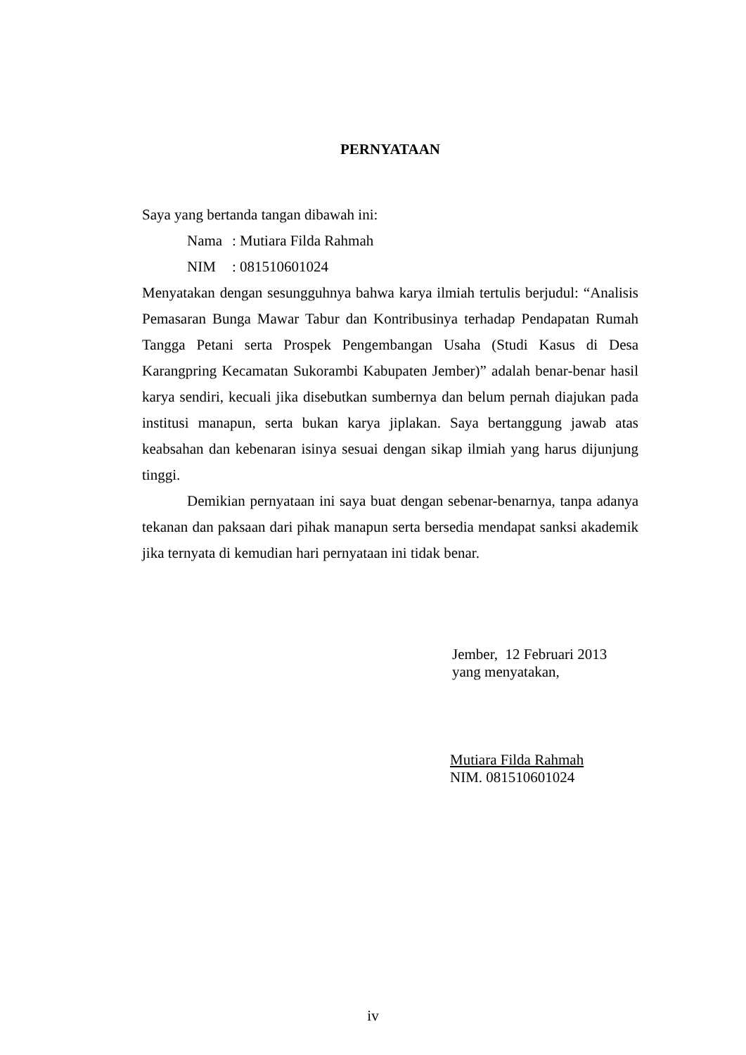PERNYATAAN
Saya yang bertanda tangan dibawah ini:
Nama: Mutiara Filda Rahmah
NIM: 081510601024
Menyatakan dengan sesungguhnya bahwa karya ilmiah tertulis berjudul: “Analisis Pemasaran Bunga Mawar Tabur dan Kontribusinya terhadap Pendapatan Rumah Tangga Petani serta Prospek Pengembangan Usaha (Studi Kasus di Desa Karangpring Kecamatan Sukorambi Kabupaten Jember)” adalah benar-benar hasil karya sendiri, kecuali jika disebutkan sumbernya dan belum pernah diajukan pada institusi manapun, serta bukan karya jiplakan. Saya bertanggung jawab atas keabsahan dan kebenaran isinya sesuai dengan sikap ilmiah yang harus dijunjung tinggi.
Demikian pernyataan ini saya buat dengan sebenar-benarnya, tanpa adanya tekanan dan paksaan dari pihak manapun serta bersedia mendapat sanksi akademik jika ternyata di kemudian hari pernyataan ini tidak benar.
Jember, 12 Februari 2013
yang menyatakan,
Mutiara Filda Rahmah
NIM. 081510601024
iv